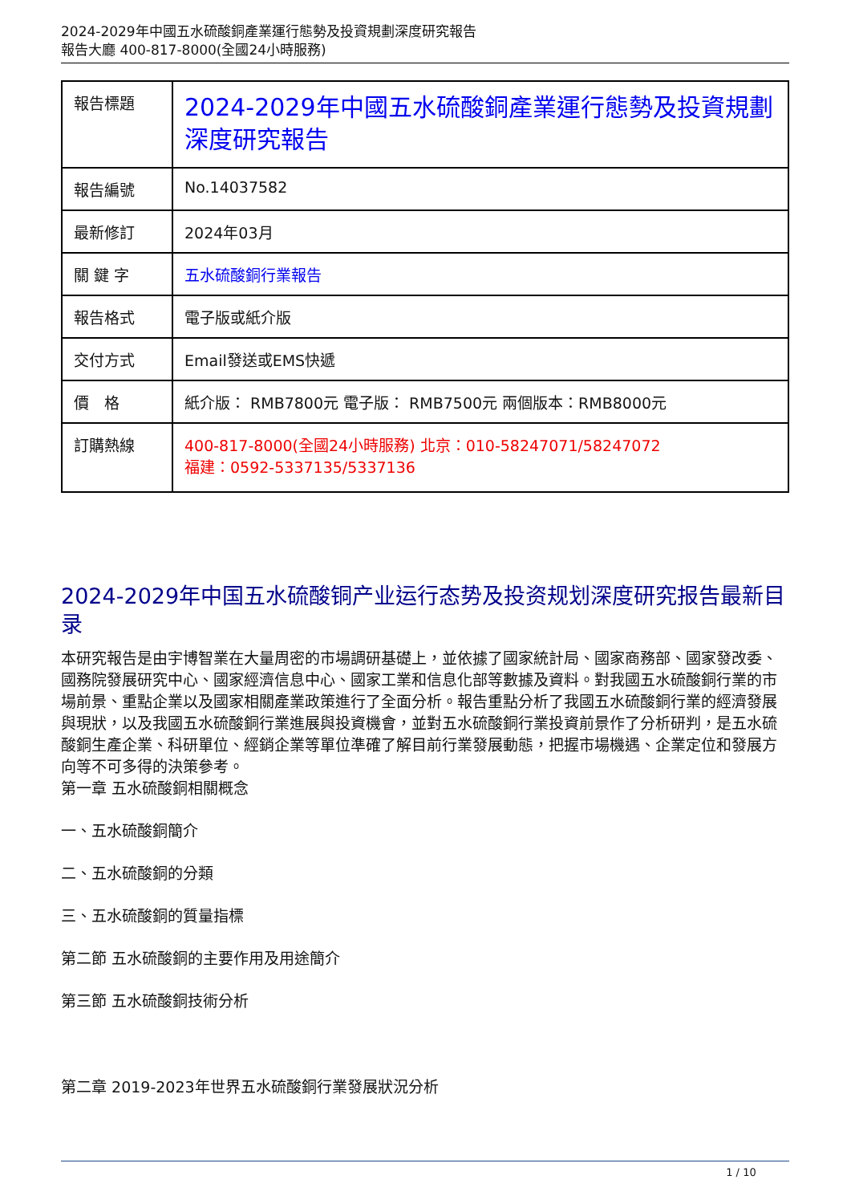2024-2029年中國五水硫酸銅產業運行態勢及投資規劃深度研究報告
報告大廳 400-817-8000(全國24小時服務)
| 報告標題 | 2024-2029年中國五水硫酸銅產業運行態勢及投資規劃深度研究報告 |
| 報告編號 | No.14037582 |
| 最新修訂 | 2024年03月 |
| 關 鍵 字 | 五水硫酸銅行業報告 |
| 報告格式 | 電子版或紙介版 |
| 交付方式 | Email發送或EMS快遞 |
| 價 格 | 紙介版： RMB7800元 電子版： RMB7500元 兩個版本：RMB8000元 |
| 訂購熱線 | 400-817-8000(全國24小時服務) 北京：010-58247071/58247072 福建：0592-5337135/5337136 |
2024-2029年中国五水硫酸铜产业运行态势及投资规划深度研究报告最新目录
本研究報告是由宇博智業在大量周密的市場調研基礎上，並依據了國家統計局、國家商務部、國家發改委、國務院發展研究中心、國家經濟信息中心、國家工業和信息化部等數據及資料。對我國五水硫酸銅行業的市場前景、重點企業以及國家相關產業政策進行了全面分析。報告重點分析了我國五水硫酸銅行業的經濟發展與現狀，以及我國五水硫酸銅行業進展與投資機會，並對五水硫酸銅行業投資前景作了分析研判，是五水硫酸銅生產企業、科研單位、經銷企業等單位準確了解目前行業發展動態，把握市場機遇、企業定位和發展方向等不可多得的決策參考。
第一章 五水硫酸銅相關概念
一、五水硫酸銅簡介
二、五水硫酸銅的分類
三、五水硫酸銅的質量指標
第二節 五水硫酸銅的主要作用及用途簡介
第三節 五水硫酸銅技術分析
第二章 2019-2023年世界五水硫酸銅行業發展狀況分析
1 / 10